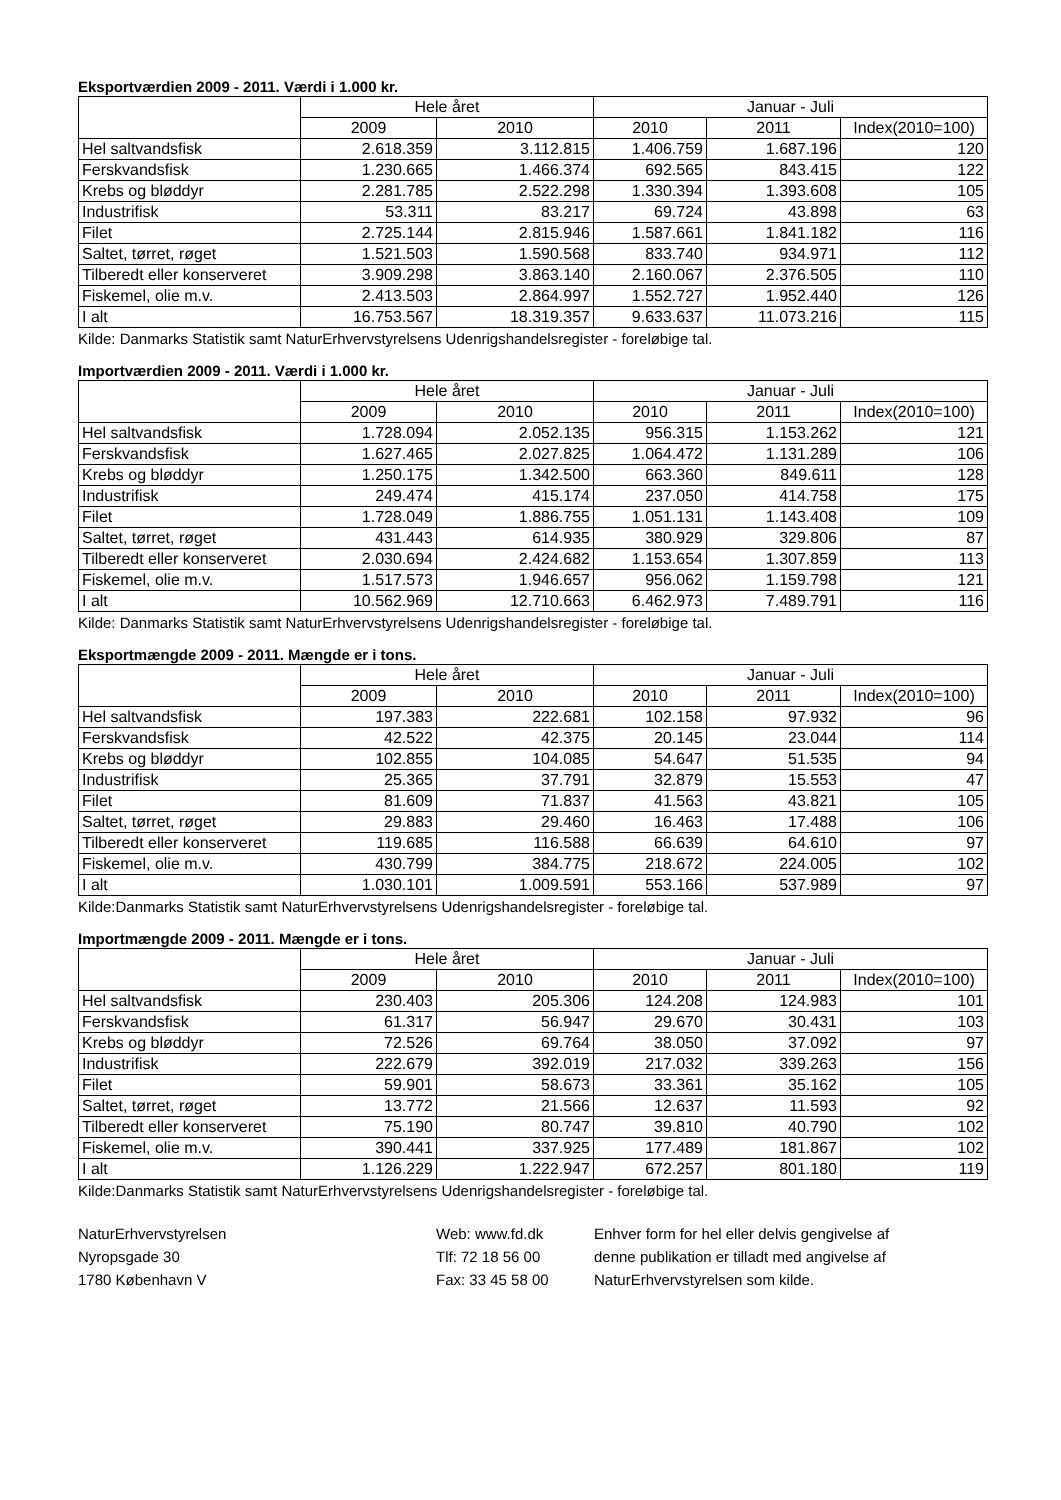Eksportværdien 2009 - 2011. Værdi i 1.000 kr.
| | Hele året | | Januar - Juli | | |
| --- | --- | --- | --- | --- | --- |
| | 2009 | 2010 | 2010 | 2011 | Index(2010=100) |
| Hel saltvandsfisk | 2.618.359 | 3.112.815 | 1.406.759 | 1.687.196 | 120 |
| Ferskvandsfisk | 1.230.665 | 1.466.374 | 692.565 | 843.415 | 122 |
| Krebs og bløddyr | 2.281.785 | 2.522.298 | 1.330.394 | 1.393.608 | 105 |
| Industrifisk | 53.311 | 83.217 | 69.724 | 43.898 | 63 |
| Filet | 2.725.144 | 2.815.946 | 1.587.661 | 1.841.182 | 116 |
| Saltet, tørret, røget | 1.521.503 | 1.590.568 | 833.740 | 934.971 | 112 |
| Tilberedt eller konserveret | 3.909.298 | 3.863.140 | 2.160.067 | 2.376.505 | 110 |
| Fiskemel, olie m.v. | 2.413.503 | 2.864.997 | 1.552.727 | 1.952.440 | 126 |
| I alt | 16.753.567 | 18.319.357 | 9.633.637 | 11.073.216 | 115 |
Kilde: Danmarks Statistik samt NaturErhvervstyrelsens Udenrigshandelsregister - foreløbige tal.
Importværdien 2009 - 2011. Værdi i 1.000 kr.
| | Hele året | | Januar - Juli | | |
| --- | --- | --- | --- | --- | --- |
| | 2009 | 2010 | 2010 | 2011 | Index(2010=100) |
| Hel saltvandsfisk | 1.728.094 | 2.052.135 | 956.315 | 1.153.262 | 121 |
| Ferskvandsfisk | 1.627.465 | 2.027.825 | 1.064.472 | 1.131.289 | 106 |
| Krebs og bløddyr | 1.250.175 | 1.342.500 | 663.360 | 849.611 | 128 |
| Industrifisk | 249.474 | 415.174 | 237.050 | 414.758 | 175 |
| Filet | 1.728.049 | 1.886.755 | 1.051.131 | 1.143.408 | 109 |
| Saltet, tørret, røget | 431.443 | 614.935 | 380.929 | 329.806 | 87 |
| Tilberedt eller konserveret | 2.030.694 | 2.424.682 | 1.153.654 | 1.307.859 | 113 |
| Fiskemel, olie m.v. | 1.517.573 | 1.946.657 | 956.062 | 1.159.798 | 121 |
| I alt | 10.562.969 | 12.710.663 | 6.462.973 | 7.489.791 | 116 |
Kilde: Danmarks Statistik samt NaturErhvervstyrelsens Udenrigshandelsregister - foreløbige tal.
Eksportmængde 2009 - 2011. Mængde er i tons.
| | Hele året | | Januar - Juli | | |
| --- | --- | --- | --- | --- | --- |
| | 2009 | 2010 | 2010 | 2011 | Index(2010=100) |
| Hel saltvandsfisk | 197.383 | 222.681 | 102.158 | 97.932 | 96 |
| Ferskvandsfisk | 42.522 | 42.375 | 20.145 | 23.044 | 114 |
| Krebs og bløddyr | 102.855 | 104.085 | 54.647 | 51.535 | 94 |
| Industrifisk | 25.365 | 37.791 | 32.879 | 15.553 | 47 |
| Filet | 81.609 | 71.837 | 41.563 | 43.821 | 105 |
| Saltet, tørret, røget | 29.883 | 29.460 | 16.463 | 17.488 | 106 |
| Tilberedt eller konserveret | 119.685 | 116.588 | 66.639 | 64.610 | 97 |
| Fiskemel, olie m.v. | 430.799 | 384.775 | 218.672 | 224.005 | 102 |
| I alt | 1.030.101 | 1.009.591 | 553.166 | 537.989 | 97 |
Kilde:Danmarks Statistik samt NaturErhvervstyrelsens Udenrigshandelsregister - foreløbige tal.
Importmængde 2009 - 2011. Mængde er i tons.
| | Hele året | | Januar - Juli | | |
| --- | --- | --- | --- | --- | --- |
| | 2009 | 2010 | 2010 | 2011 | Index(2010=100) |
| Hel saltvandsfisk | 230.403 | 205.306 | 124.208 | 124.983 | 101 |
| Ferskvandsfisk | 61.317 | 56.947 | 29.670 | 30.431 | 103 |
| Krebs og bløddyr | 72.526 | 69.764 | 38.050 | 37.092 | 97 |
| Industrifisk | 222.679 | 392.019 | 217.032 | 339.263 | 156 |
| Filet | 59.901 | 58.673 | 33.361 | 35.162 | 105 |
| Saltet, tørret, røget | 13.772 | 21.566 | 12.637 | 11.593 | 92 |
| Tilberedt eller konserveret | 75.190 | 80.747 | 39.810 | 40.790 | 102 |
| Fiskemel, olie m.v. | 390.441 | 337.925 | 177.489 | 181.867 | 102 |
| I alt | 1.126.229 | 1.222.947 | 672.257 | 801.180 | 119 |
Kilde:Danmarks Statistik samt NaturErhvervstyrelsens Udenrigshandelsregister - foreløbige tal.
NaturErhvervstyrelsen
Nyropsgade 30
1780 København V
Web: www.fd.dk
Tlf: 72 18 56 00
Fax: 33 45 58 00
Enhver form for hel eller delvis gengivelse af
denne publikation er tilladt med angivelse af
NaturErhvervstyrelsen som kilde.